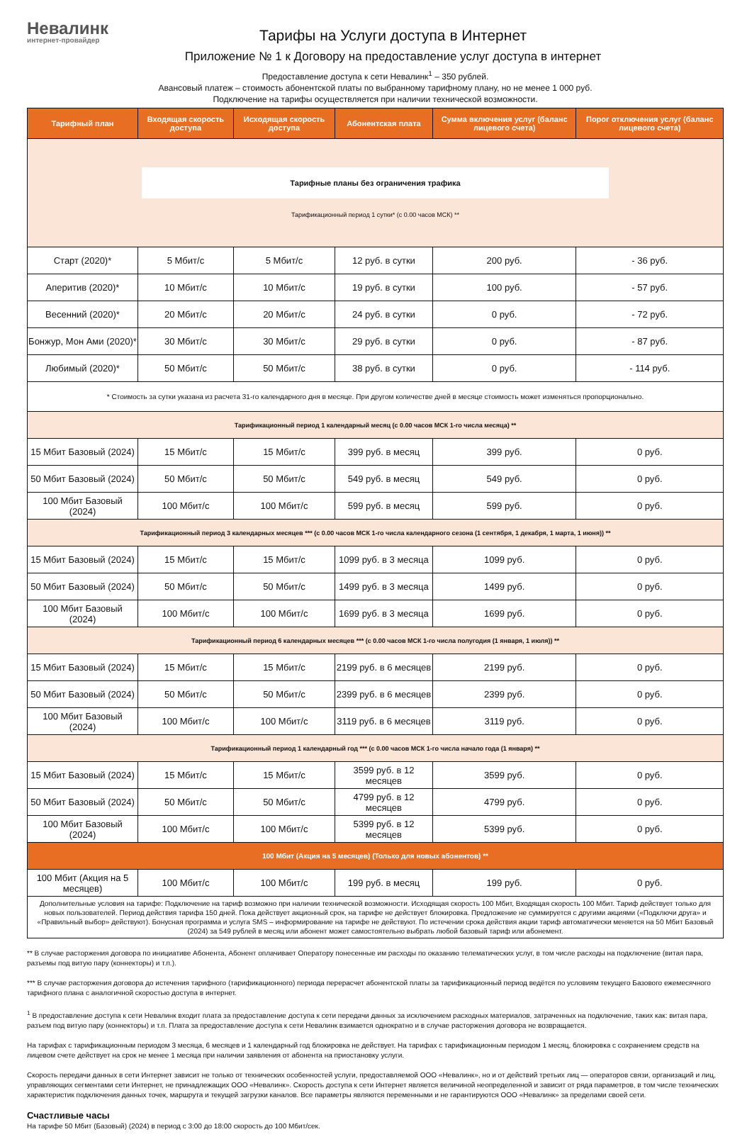Невалинк
интернет-провайдер
Тарифы на Услуги доступа в Интернет
Приложение № 1 к Договору на предоставление услуг доступа в интернет
Предоставление доступа к сети Невалинк<sup>1</sup> – 350 рублей.
Авансовый платеж – стоимость абонентской платы по выбранному тарифному плану, но не менее 1 000 руб.
Подключение на тарифы осуществляется при наличии технической возможности.
| Тарифный план | Входящая скорость доступа | Исходящая скорость доступа | Абонентская плата | Сумма включения услуг (баланс лицевого счета) | Порог отключения услуг (баланс лицевого счета) |
| --- | --- | --- | --- | --- | --- |
| Тарифные планы без ограничения трафика Тарификационный период 1 сутки* (с 0.00 часов МСК) ** | | | | | |
| Старт (2020)* | 5 Мбит/с | 5 Мбит/с | 12 руб. в сутки | 200 руб. | - 36 руб. |
| Аперитив (2020)* | 10 Мбит/с | 10 Мбит/с | 19 руб. в сутки | 100 руб. | - 57 руб. |
| Весенний (2020)* | 20 Мбит/с | 20 Мбит/с | 24 руб. в сутки | 0 руб. | - 72 руб. |
| Бонжур, Мон Ами (2020)* | 30 Мбит/с | 30 Мбит/с | 29 руб. в сутки | 0 руб. | - 87 руб. |
| Любимый (2020)* | 50 Мбит/с | 50 Мбит/с | 38 руб. в сутки | 0 руб. | - 114 руб. |
| * Стоимость за сутки указана из расчета 31-го календарного дня в месяце. При другом количестве дней в месяце стоимость может изменяться пропорционально. | | | | | |
| Тарификационный период 1 календарный месяц (с 0.00 часов МСК 1-го числа месяца) ** | | | | | |
| 15 Мбит Базовый (2024) | 15 Мбит/с | 15 Мбит/с | 399 руб. в месяц | 399 руб. | 0 руб. |
| 50 Мбит Базовый (2024) | 50 Мбит/с | 50 Мбит/с | 549 руб. в месяц | 549 руб. | 0 руб. |
| 100 Мбит Базовый (2024) | 100 Мбит/с | 100 Мбит/с | 599 руб. в месяц | 599 руб. | 0 руб. |
| Тарификационный период 3 календарных месяцев *** (с 0.00 часов МСК 1-го числа календарного сезона (1 сентября, 1 декабря, 1 марта, 1 июня)) ** | | | | | |
| 15 Мбит Базовый (2024) | 15 Мбит/с | 15 Мбит/с | 1099 руб. в 3 месяца | 1099 руб. | 0 руб. |
| 50 Мбит Базовый (2024) | 50 Мбит/с | 50 Мбит/с | 1499 руб. в 3 месяца | 1499 руб. | 0 руб. |
| 100 Мбит Базовый (2024) | 100 Мбит/с | 100 Мбит/с | 1699 руб. в 3 месяца | 1699 руб. | 0 руб. |
| Тарификационный период 6 календарных месяцев *** (с 0.00 часов МСК 1-го числа полугодия (1 января, 1 июля)) ** | | | | | |
| 15 Мбит Базовый (2024) | 15 Мбит/с | 15 Мбит/с | 2199 руб. в 6 месяцев | 2199 руб. | 0 руб. |
| 50 Мбит Базовый (2024) | 50 Мбит/с | 50 Мбит/с | 2399 руб. в 6 месяцев | 2399 руб. | 0 руб. |
| 100 Мбит Базовый (2024) | 100 Мбит/с | 100 Мбит/с | 3119 руб. в 6 месяцев | 3119 руб. | 0 руб. |
| Тарификационный период 1 календарный год *** (с 0.00 часов МСК 1-го числа начало года (1 января) ** | | | | | |
| 15 Мбит Базовый (2024) | 15 Мбит/с | 15 Мбит/с | 3599 руб. в 12 месяцев | 3599 руб. | 0 руб. |
| 50 Мбит Базовый (2024) | 50 Мбит/с | 50 Мбит/с | 4799 руб. в 12 месяцев | 4799 руб. | 0 руб. |
| 100 Мбит Базовый (2024) | 100 Мбит/с | 100 Мбит/с | 5399 руб. в 12 месяцев | 5399 руб. | 0 руб. |
| 100 Мбит (Акция на 5 месяцев) (Только для новых абонентов) ** | | | | | |
| 100 Мбит (Акция на 5 месяцев) | 100 Мбит/с | 100 Мбит/с | 199 руб. в месяц | 199 руб. | 0 руб. |
| Дополнительные условия на тарифе: Подключение на тариф возможно при наличии технической возможности. Исходящая скорость 100 Мбит, Входящая скорость 100 Мбит. Тариф действует только для новых пользователей. Период действия тарифа 150 дней. Пока действует акционный срок, на тарифе не действует блокировка. Предложение не суммируется с другими акциями («Подключи друга» и «Правильный выбор» действуют). Бонусная программа и услуга SMS – информирование на тарифе не действуют. По истечении срока действия акции тариф автоматически меняется на 50 Мбит Базовый (2024) за 549 рублей в месяц или абонент может самостоятельно выбрать любой базовый тариф или абонемент. | | | | | |
** В случае расторжения договора по инициативе Абонента, Абонент оплачивает Оператору понесенные им расходы по оказанию телематических услуг, в том числе расходы на подключение (витая пара, разъемы под витую пару (коннекторы) и т.п.).
*** В случае расторжения договора до истечения тарифного (тарификационного) периода перерасчет абонентской платы за тарификационный период ведётся по условиям текущего Базового ежемесячного тарифного плана с аналогичной скоростью доступа в интернет.
<sup>1</sup> В предоставление доступа к сети Невалинк входит плата за предоставление доступа к сети передачи данных за исключением расходных материалов, затраченных на подключение, таких как: витая пара, разъем под витую пару (коннекторы) и т.п. Плата за предоставление доступа к сети Невалинк взимается однократно и в случае расторжения договора не возвращается.
На тарифах с тарификационным периодом 3 месяца, 6 месяцев и 1 календарный год блокировка не действует. На тарифах с тарификационным периодом 1 месяц, блокировка с сохранением средств на лицевом счете действует на срок не менее 1 месяца при наличии заявления от абонента на приостановку услуги.
Скорость передачи данных в сети Интернет зависит не только от технических особенностей услуги, предоставляемой ООО «Невалинк», но и от действий третьих лиц — операторов связи, организаций и лиц, управляющих сегментами сети Интернет, не принадлежащих ООО «Невалинк». Скорость доступа к сети Интернет является величиной неопределенной и зависит от ряда параметров, в том числе технических характеристик подключения данных точек, маршрута и текущей загрузки каналов. Все параметры являются переменными и не гарантируются ООО «Невалинк» за пределами своей сети.
Счастливые часы
На тарифе 50 Мбит (Базовый) (2024) в период с 3:00 до 18:00 скорость до 100 Мбит/сек.